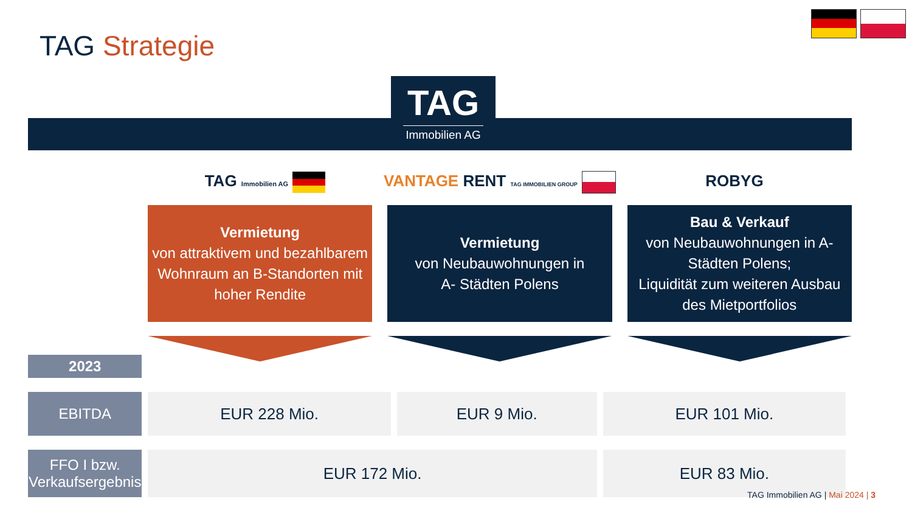TAG Strategie
TAG
Immobilien AG
TAG Immobilien AG
VANTAGE RENT TAG IMMOBILIEN GROUP
ROBYG
Vermietung
von attraktivem und bezahlbarem Wohnraum an B-Standorten mit hoher Rendite
Vermietung
von Neubauwohnungen in
A- Städten Polens
Bau & Verkauf
von Neubauwohnungen in A-Städten Polens;
Liquidität zum weiteren Ausbau des Mietportfolios
| 2023 | | | |
| EBITDA | EUR 228 Mio. | EUR 9 Mio. | EUR 101 Mio. |
| FFO I bzw. Verkaufsergebnis | EUR 172 Mio. | | EUR 83 Mio. |
TAG Immobilien AG | Mai 2024 | 3